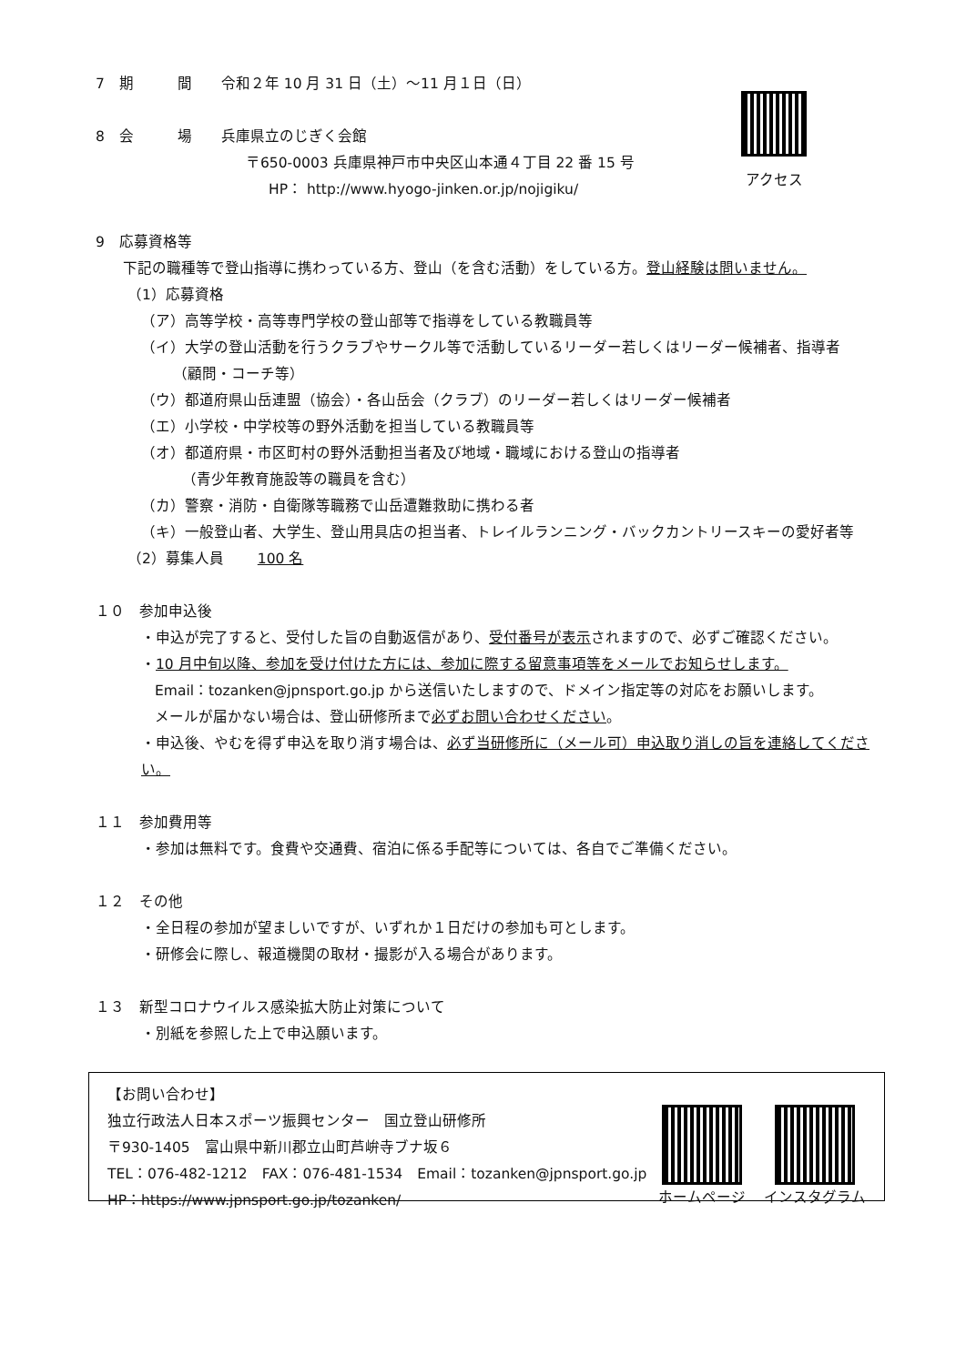アクセス
7　期　　　間　　令和２年 10 月 31 日（土）～11 月１日（日）
8　会　　　場　　兵庫県立のじぎく会館
〒650-0003 兵庫県神戸市中央区山本通４丁目 22 番 15 号
HP： http://www.hyogo-jinken.or.jp/nojigiku/
9　応募資格等
下記の職種等で登山指導に携わっている方、登山（を含む活動）をしている方。登山経験は問いません。
（1）応募資格
（ア）高等学校・高等専門学校の登山部等で指導をしている教職員等
（イ）大学の登山活動を行うクラブやサークル等で活動しているリーダー若しくはリーダー候補者、指導者
（顧問・コーチ等）
（ウ）都道府県山岳連盟（協会）・各山岳会（クラブ）のリーダー若しくはリーダー候補者
（エ）小学校・中学校等の野外活動を担当している教職員等
（オ）都道府県・市区町村の野外活動担当者及び地域・職域における登山の指導者
（青少年教育施設等の職員を含む）
（カ）警察・消防・自衛隊等職務で山岳遭難救助に携わる者
（キ）一般登山者、大学生、登山用具店の担当者、トレイルランニング・バックカントリースキーの愛好者等
（2）募集人員　　 100 名
１０　参加申込後
・申込が完了すると、受付した旨の自動返信があり、受付番号が表示されますので、必ずご確認ください。
・10 月中旬以降、参加を受け付けた方には、参加に際する留意事項等をメールでお知らせします。
Email：tozanken@jpnsport.go.jp から送信いたしますので、ドメイン指定等の対応をお願いします。
メールが届かない場合は、登山研修所まで必ずお問い合わせください。
・申込後、やむを得ず申込を取り消す場合は、必ず当研修所に（メール可）申込取り消しの旨を連絡してください。
１１　参加費用等
・参加は無料です。食費や交通費、宿泊に係る手配等については、各自でご準備ください。
１２　その他
・全日程の参加が望ましいですが、いずれか１日だけの参加も可とします。
・研修会に際し、報道機関の取材・撮影が入る場合があります。
１３　新型コロナウイルス感染拡大防止対策について
・別紙を参照した上で申込願います。
【お問い合わせ】
独立行政法人日本スポーツ振興センター　国立登山研修所
〒930-1405　富山県中新川郡立山町芦峅寺ブナ坂６
TEL：076-482-1212　FAX：076-481-1534　Email：tozanken@jpnsport.go.jp
HP：https://www.jpnsport.go.jp/tozanken/
ホームページ インスタグラム